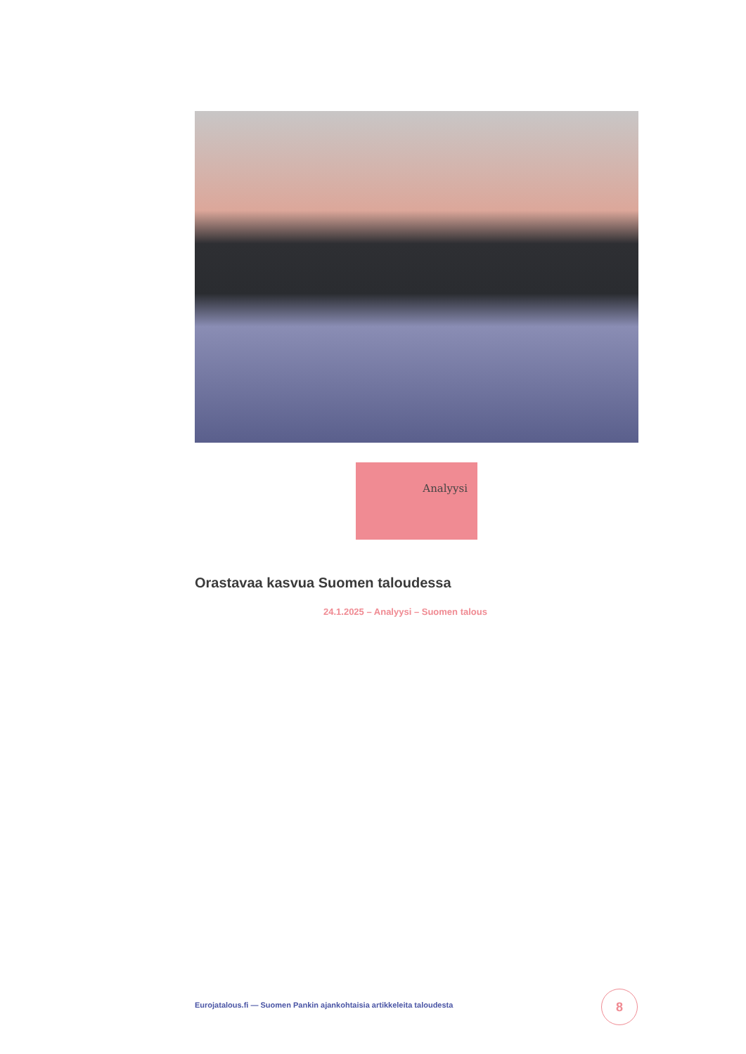Analyysi
Orastavaa kasvua Suomen taloudessa
24.1.2025 – Analyysi – Suomen talous
Eurojatalous.fi — Suomen Pankin ajankohtaisia artikkeleita taloudesta
8